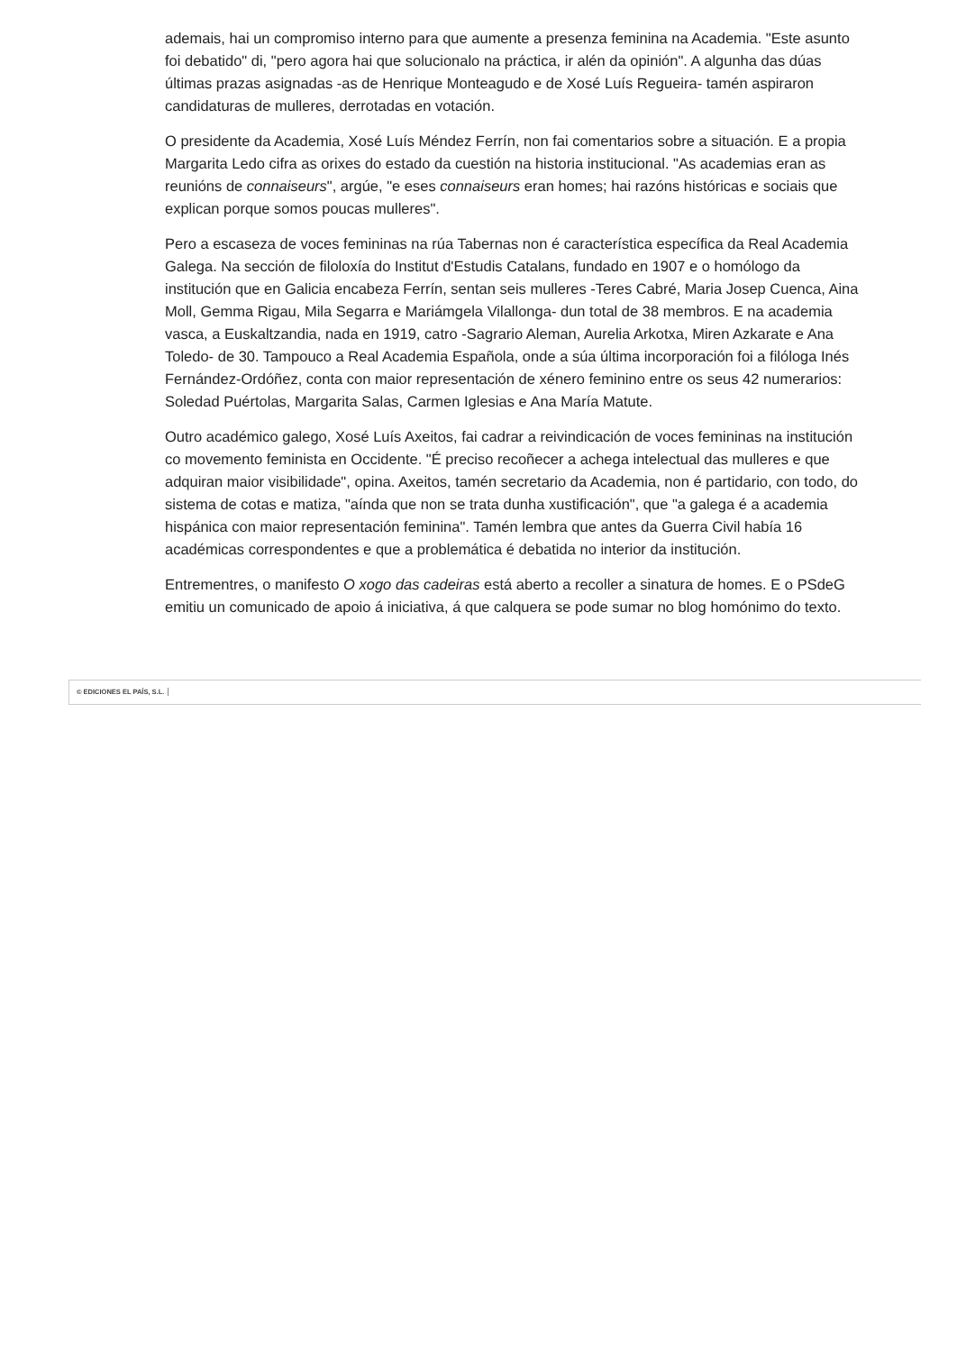ademais, hai un compromiso interno para que aumente a presenza feminina na Academia. "Este asunto foi debatido" di, "pero agora hai que solucionalo na práctica, ir alén da opinión". A algunha das dúas últimas prazas asignadas -as de Henrique Monteagudo e de Xosé Luís Regueira- tamén aspiraron candidaturas de mulleres, derrotadas en votación.
O presidente da Academia, Xosé Luís Méndez Ferrín, non fai comentarios sobre a situación. E a propia Margarita Ledo cifra as orixes do estado da cuestión na historia institucional. "As academias eran as reunións de connaiseurs", argúe, "e eses connaiseurs eran homes; hai razóns históricas e sociais que explican porque somos poucas mulleres".
Pero a escaseza de voces femininas na rúa Tabernas non é característica específica da Real Academia Galega. Na sección de filoloxía do Institut d'Estudis Catalans, fundado en 1907 e o homólogo da institución que en Galicia encabeza Ferrín, sentan seis mulleres -Teres Cabré, Maria Josep Cuenca, Aina Moll, Gemma Rigau, Mila Segarra e Mariámgela Vilallonga- dun total de 38 membros. E na academia vasca, a Euskaltzandia, nada en 1919, catro -Sagrario Aleman, Aurelia Arkotxa, Miren Azkarate e Ana Toledo- de 30. Tampouco a Real Academia Española, onde a súa última incorporación foi a filóloga Inés Fernández-Ordóñez, conta con maior representación de xénero feminino entre os seus 42 numerarios: Soledad Puértolas, Margarita Salas, Carmen Iglesias e Ana María Matute.
Outro académico galego, Xosé Luís Axeitos, fai cadrar a reivindicación de voces femininas na institución co movemento feminista en Occidente. "É preciso recoñecer a achega intelectual das mulleres e que adquiran maior visibilidade", opina. Axeitos, tamén secretario da Academia, non é partidario, con todo, do sistema de cotas e matiza, "aínda que non se trata dunha xustificación", que "a galega é a academia hispánica con maior representación feminina". Tamén lembra que antes da Guerra Civil había 16 académicas correspondentes e que a problemática é debatida no interior da institución.
Entrementres, o manifesto O xogo das cadeiras está aberto a recoller a sinatura de homes. E o PSdeG emitiu un comunicado de apoio á iniciativa, á que calquera se pode sumar no blog homónimo do texto.
© EDICIONES EL PAÍS, S.L.